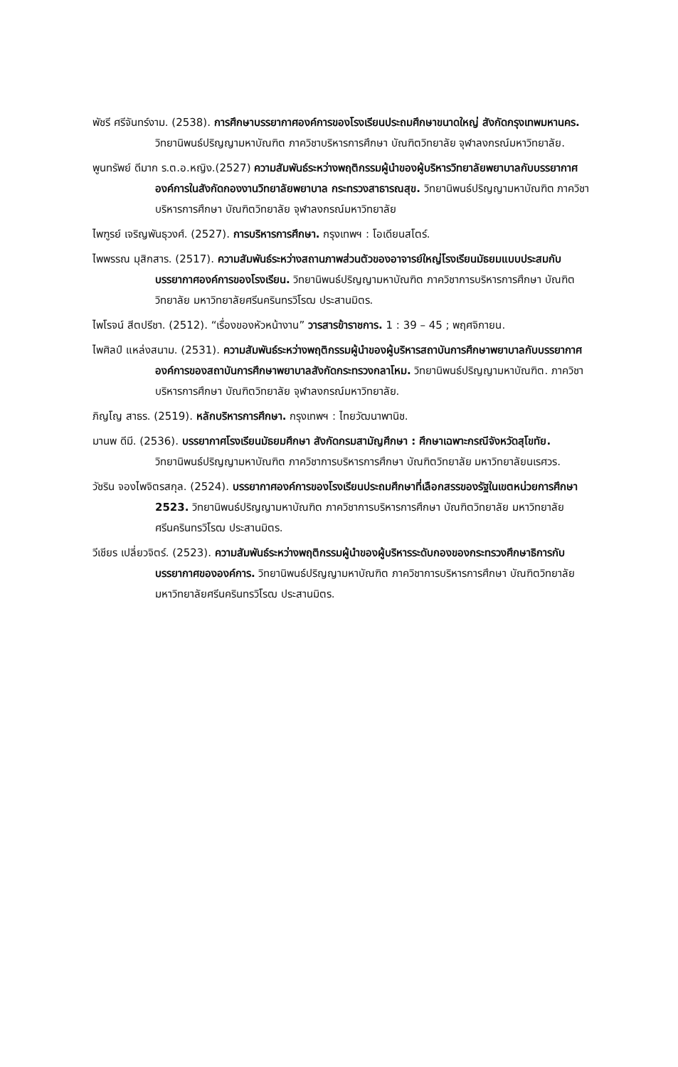พัชรี ศรีจันทร์งาม. (2538). การศึกษาบรรยากาศองค์การของโรงเรียนประถมศึกษาขนาดใหญ่ สังกัดกรุงเทพมหานคร. วิทยานิพนธ์ปริญญามหาบัณฑิต ภาควิชาบริหารการศึกษา บัณฑิตวิทยาลัย จุฬาลงกรณ์มหาวิทยาลัย.
พูนทรัพย์ ดีมาก ร.ต.อ.หญิง.(2527) ความสัมพันธ์ระหว่างพฤติกรรมผู้นำของผู้บริหารวิทยาลัยพยาบาลกับบรรยากาศองค์การในสังกัดกองงานวิทยาลัยพยาบาล กระทรวงสาธารณสุข. วิทยานิพนธ์ปริญญามหาบัณฑิต ภาควิชาบริหารการศึกษา บัณฑิตวิทยาลัย จุฬาลงกรณ์มหาวิทยาลัย
ไพฑูรย์ เจริญพันธุวงศ์. (2527). การบริหารการศึกษา. กรุงเทพฯ : โอเดียนสโตร์.
ไพพรรณ มุสิกสาร. (2517). ความสัมพันธ์ระหว่างสถานภาพส่วนตัวของอาจารย์ใหญ่โรงเรียนมัธยมแบบประสมกับบรรยากาศองค์การของโรงเรียน. วิทยานิพนธ์ปริญญามหาบัณฑิต ภาควิชาการบริหารการศึกษา บัณฑิตวิทยาลัย มหาวิทยาลัยศรีนครินทรวิโรฒ ประสานมิตร.
ไพโรจน์ สีตปรีชา. (2512). “เรื่องของหัวหน้างาน” วารสารข้าราชการ. 1 : 39 – 45 ; พฤศจิกายน.
ไพศิลป์ แหล่งสนาม. (2531). ความสัมพันธ์ระหว่างพฤติกรรมผู้นำของผู้บริหารสถาบันการศึกษาพยาบาลกับบรรยากาศองค์การของสถาบันการศึกษาพยาบาลสังกัดกระทรวงกลาโหม. วิทยานิพนธ์ปริญญามหาบัณฑิต. ภาควิชาบริหารการศึกษา บัณฑิตวิทยาลัย จุฬาลงกรณ์มหาวิทยาลัย.
ภิญโญ สาธร. (2519). หลักบริหารการศึกษา. กรุงเทพฯ : ไทยวัฒนาพานิช.
มานพ ดีมี. (2536). บรรยากาศโรงเรียนมัธยมศึกษา สังกัดกรมสามัญศึกษา : ศึกษาเฉพาะกรณีจังหวัดสุโขทัย. วิทยานิพนธ์ปริญญามหาบัณฑิต ภาควิชาการบริหารการศึกษา บัณฑิตวิทยาลัย มหาวิทยาลัยนเรศวร.
วัชริน จองไพจิตรสกุล. (2524). บรรยากาศองค์การของโรงเรียนประถมศึกษาที่เลือกสรรของรัฐในเขตหน่วยการศึกษา 2523. วิทยานิพนธ์ปริญญามหาบัณฑิต ภาควิชาการบริหารการศึกษา บัณฑิตวิทยาลัย มหาวิทยาลัยศรีนครินทรวิโรฒ ประสานมิตร.
วีเชียร เปลี่ยวจิตร์. (2523). ความสัมพันธ์ระหว่างพฤติกรรมผู้นำของผู้บริหารระดับกองของกระทรวงศึกษาธิการกับบรรยากาศขององค์การ. วิทยานิพนธ์ปริญญามหาบัณฑิต ภาควิชาการบริหารการศึกษา บัณฑิตวิทยาลัย มหาวิทยาลัยศรีนครินทรวิโรฒ ประสานมิตร.